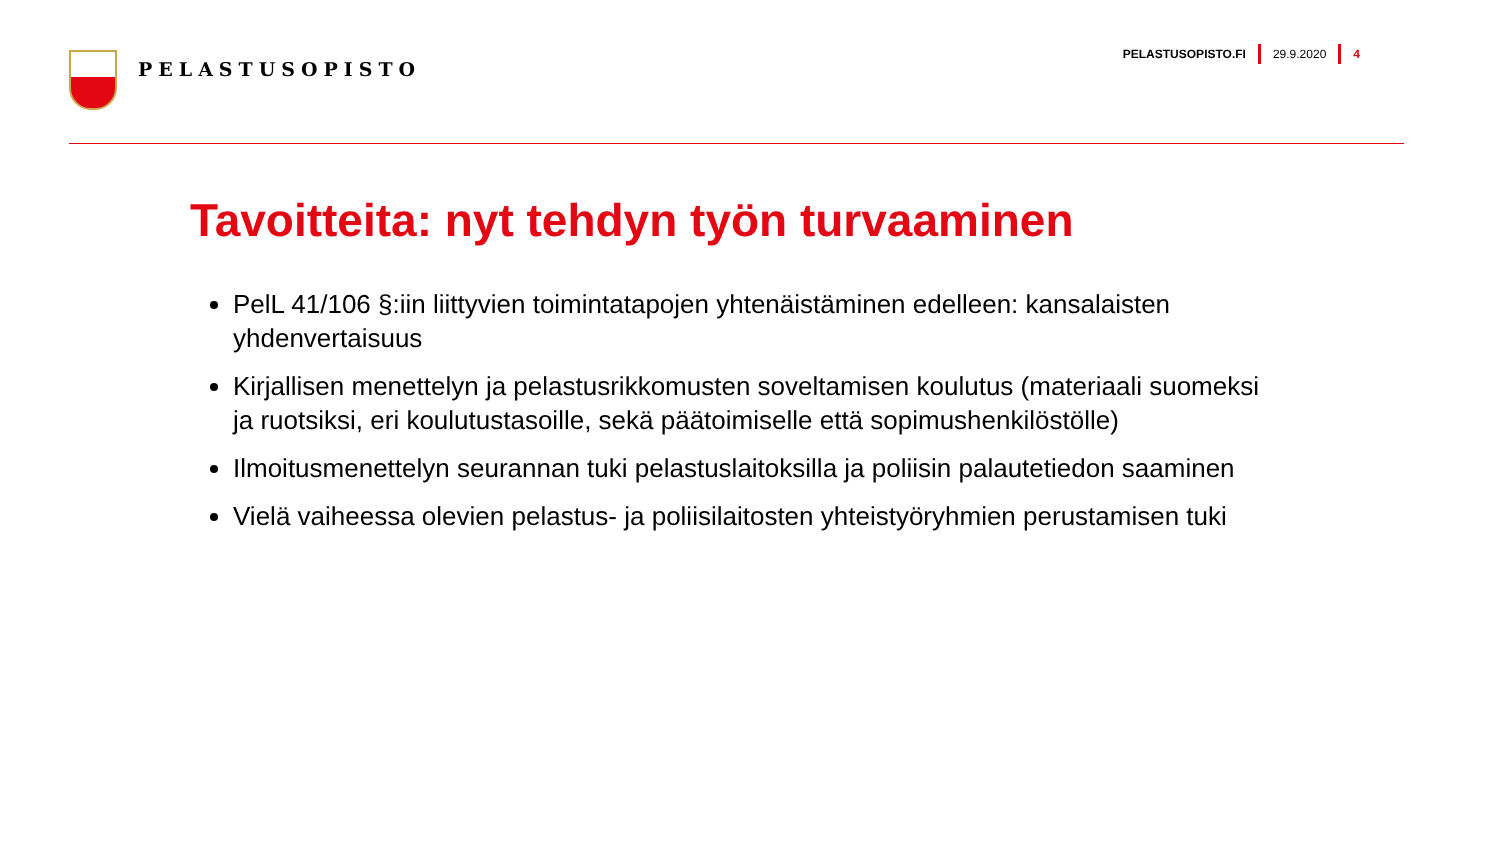PELASTUSOPISTO
PELASTUSOPISTO.FI 29.9.2020 4
Tavoitteita: nyt tehdyn työn turvaaminen
PelL 41/106 §:iin liittyvien toimintatapojen yhtenäistäminen edelleen: kansalaisten yhdenvertaisuus
Kirjallisen menettelyn ja pelastusrikkomusten soveltamisen koulutus (materiaali suomeksi ja ruotsiksi, eri koulutustasoille, sekä päätoimiselle että sopimushenkilöstölle)
Ilmoitusmenettelyn seurannan tuki pelastuslaitoksilla ja poliisin palautetiedon saaminen
Vielä vaiheessa olevien pelastus- ja poliisilaitosten yhteistyöryhmien perustamisen tuki